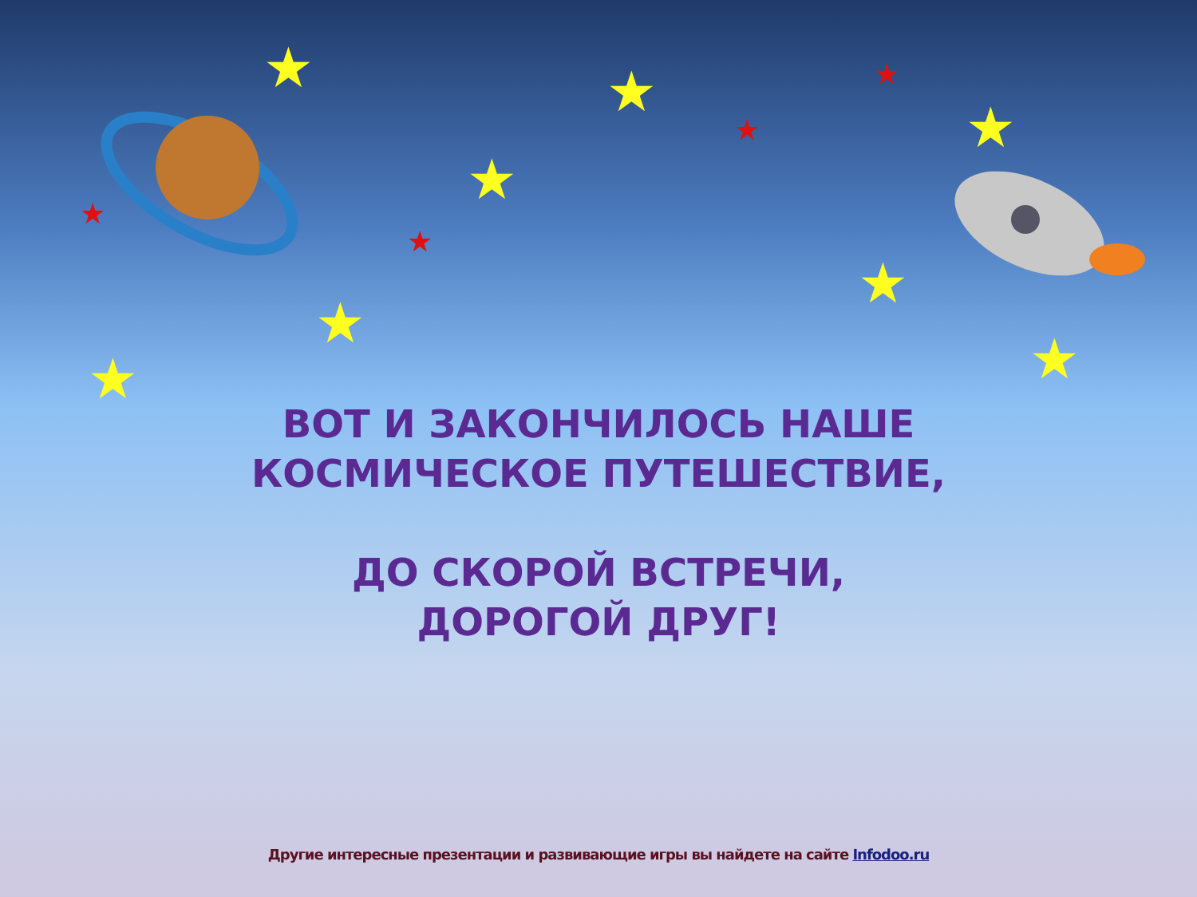★ ★
★
★
★
★
★ ★
★
★
★
★
ВОТ И ЗАКОНЧИЛОСЬ НАШЕ
КОСМИЧЕСКОЕ ПУТЕШЕСТВИЕ,
ДО СКОРОЙ ВСТРЕЧИ,
ДОРОГОЙ ДРУГ!
Другие интересные презентации и развивающие игры вы найдете на сайте Infodoo.ru